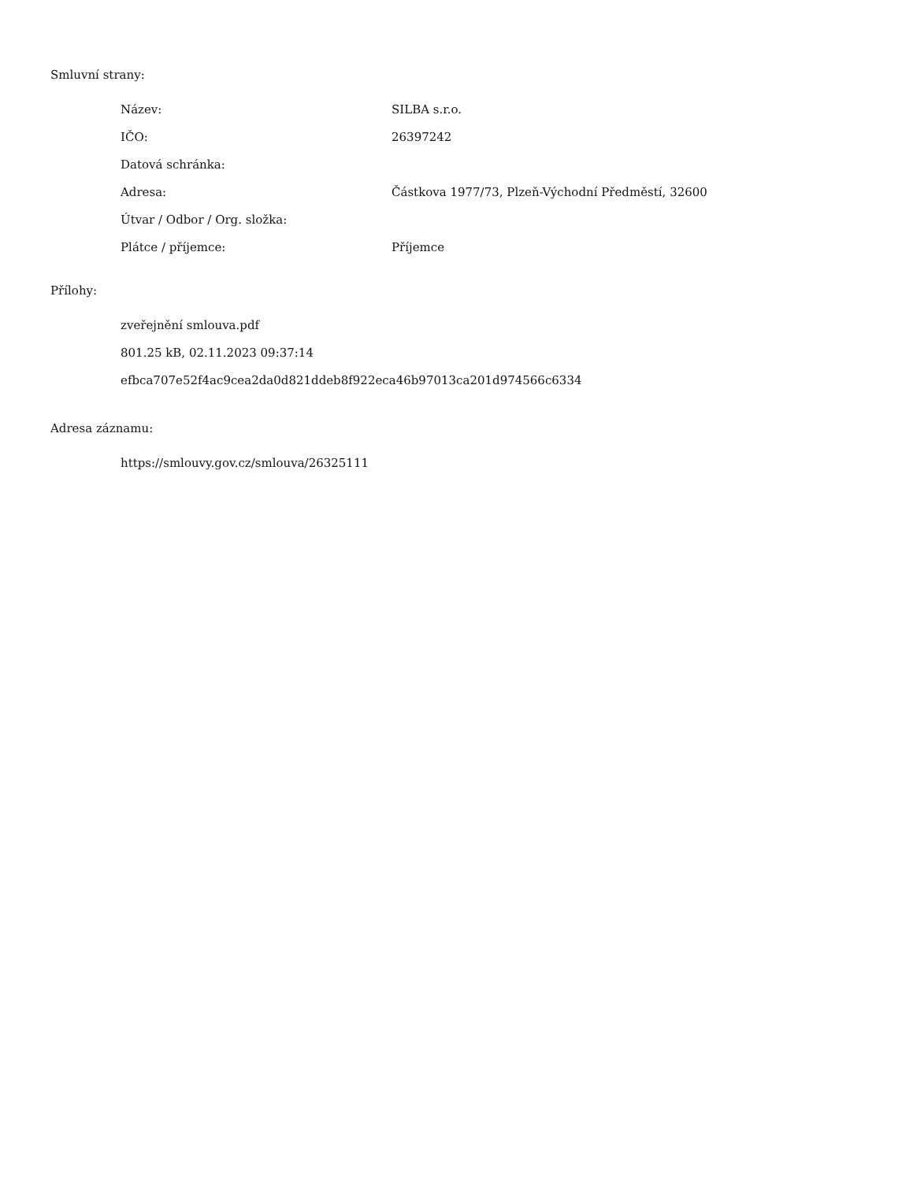Smluvní strany:
| Název: | SILBA s.r.o. |
| IČO: | 26397242 |
| Datová schránka: | |
| Adresa: | Částkova 1977/73, Plzeň-Východní Předměstí, 32600 |
| Útvar / Odbor / Org. složka: | |
| Plátce / příjemce: | Příjemce |
Přílohy:
zveřejnění smlouva.pdf
801.25 kB, 02.11.2023 09:37:14
efbca707e52f4ac9cea2da0d821ddeb8f922eca46b97013ca201d974566c6334
Adresa záznamu:
https://smlouvy.gov.cz/smlouva/26325111